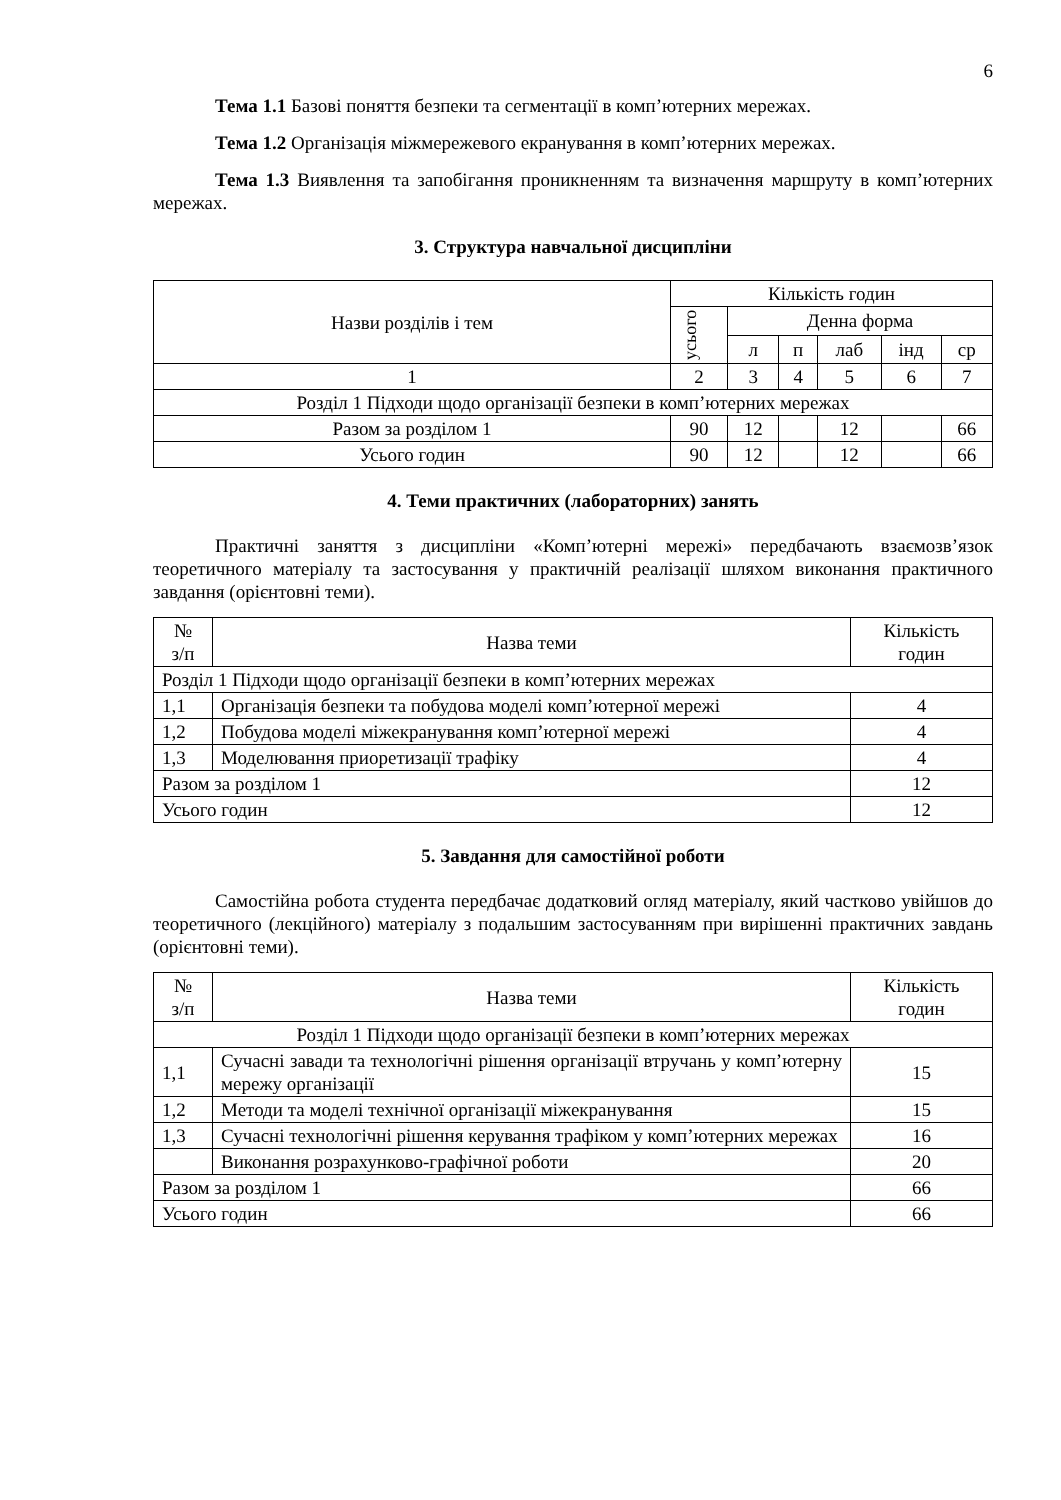6
Тема 1.1 Базові поняття безпеки та сегментації в комп’ютерних мережах.
Тема 1.2 Організація міжмережевого екранування в комп’ютерних мережах.
Тема 1.3 Виявлення та запобігання проникненням та визначення маршруту в комп’ютерних мережах.
3. Структура навчальної дисципліни
| Назви розділів і тем | Кількість годин | | | | | |
| --- | --- | --- | --- | --- | --- | --- |
| | усього | Денна форма | | | | |
| | | л | п | лаб | інд | ср |
| 1 | 2 | 3 | 4 | 5 | 6 | 7 |
| Розділ 1 Підходи щодо організації безпеки в комп’ютерних мережах | | | | | | |
| Разом за розділом 1 | 90 | 12 | | 12 | | 66 |
| Усього годин | 90 | 12 | | 12 | | 66 |
4. Теми практичних (лабораторних) занять
Практичні заняття з дисципліни «Комп’ютерні мережі» передбачають взаємозв’язок теоретичного матеріалу та застосування у практичній реалізації шляхом виконання практичного завдання (орієнтовні теми).
| № з/п | Назва теми | Кількість годин |
| --- | --- | --- |
| Розділ 1 Підходи щодо організації безпеки в комп’ютерних мережах | | |
| 1,1 | Організація безпеки та побудова моделі комп’ютерної мережі | 4 |
| 1,2 | Побудова моделі міжекранування комп’ютерної мережі | 4 |
| 1,3 | Моделювання приоретизації трафіку | 4 |
| Разом за розділом 1 | | 12 |
| Усього годин | | 12 |
5. Завдання для самостійної роботи
Самостійна робота студента передбачає додатковий огляд матеріалу, який частково увійшов до теоретичного (лекційного) матеріалу з подальшим застосуванням при вирішенні практичних завдань (орієнтовні теми).
| № з/п | Назва теми | Кількість годин |
| --- | --- | --- |
| Розділ 1 Підходи щодо організації безпеки в комп’ютерних мережах | | |
| 1,1 | Сучасні завади та технологічні рішення організації втручань у комп’ютерну мережу організації | 15 |
| 1,2 | Методи та моделі технічної організації міжекранування | 15 |
| 1,3 | Сучасні технологічні рішення керування трафіком у комп’ютерних мережах | 16 |
| | Виконання розрахунково-графічної роботи | 20 |
| Разом за розділом 1 | | 66 |
| Усього годин | | 66 |